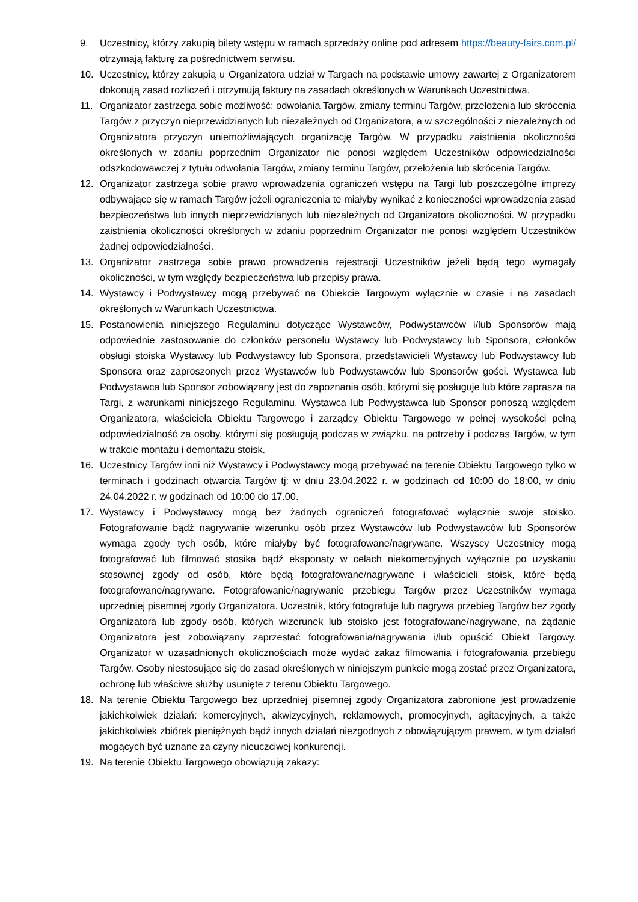9. Uczestnicy, którzy zakupią bilety wstępu w ramach sprzedaży online pod adresem https://beauty-fairs.com.pl/ otrzymają fakturę za pośrednictwem serwisu.
10. Uczestnicy, którzy zakupią u Organizatora udział w Targach na podstawie umowy zawartej z Organizatorem dokonują zasad rozliczeń i otrzymują faktury na zasadach określonych w Warunkach Uczestnictwa.
11. Organizator zastrzega sobie możliwość: odwołania Targów, zmiany terminu Targów, przełożenia lub skrócenia Targów z przyczyn nieprzewidzianych lub niezależnych od Organizatora, a w szczególności z niezależnych od Organizatora przyczyn uniemożliwiających organizację Targów. W przypadku zaistnienia okoliczności określonych w zdaniu poprzednim Organizator nie ponosi względem Uczestników odpowiedzialności odszkodowawczej z tytułu odwołania Targów, zmiany terminu Targów, przełożenia lub skrócenia Targów.
12. Organizator zastrzega sobie prawo wprowadzenia ograniczeń wstępu na Targi lub poszczególne imprezy odbywające się w ramach Targów jeżeli ograniczenia te miałyby wynikać z konieczności wprowadzenia zasad bezpieczeństwa lub innych nieprzewidzianych lub niezależnych od Organizatora okoliczności. W przypadku zaistnienia okoliczności określonych w zdaniu poprzednim Organizator nie ponosi względem Uczestników żadnej odpowiedzialności.
13. Organizator zastrzega sobie prawo prowadzenia rejestracji Uczestników jeżeli będą tego wymagały okoliczności, w tym względy bezpieczeństwa lub przepisy prawa.
14. Wystawcy i Podwystawcy mogą przebywać na Obiekcie Targowym wyłącznie w czasie i na zasadach określonych w Warunkach Uczestnictwa.
15. Postanowienia niniejszego Regulaminu dotyczące Wystawców, Podwystawców i/lub Sponsorów mają odpowiednie zastosowanie do członków personelu Wystawcy lub Podwystawcy lub Sponsora, członków obsługi stoiska Wystawcy lub Podwystawcy lub Sponsora, przedstawicieli Wystawcy lub Podwystawcy lub Sponsora oraz zaproszonych przez Wystawców lub Podwystawców lub Sponsorów gości. Wystawca lub Podwystawca lub Sponsor zobowiązany jest do zapoznania osób, którymi się posługuje lub które zaprasza na Targi, z warunkami niniejszego Regulaminu. Wystawca lub Podwystawca lub Sponsor ponoszą względem Organizatora, właściciela Obiektu Targowego i zarządcy Obiektu Targowego w pełnej wysokości pełną odpowiedzialność za osoby, którymi się posługują podczas w związku, na potrzeby i podczas Targów, w tym w trakcie montażu i demontażu stoisk.
16. Uczestnicy Targów inni niż Wystawcy i Podwystawcy mogą przebywać na terenie Obiektu Targowego tylko w terminach i godzinach otwarcia Targów tj: w dniu 23.04.2022 r. w godzinach od 10:00 do 18:00, w dniu 24.04.2022 r. w godzinach od 10:00 do 17.00.
17. Wystawcy i Podwystawcy mogą bez żadnych ograniczeń fotografować wyłącznie swoje stoisko. Fotografowanie bądź nagrywanie wizerunku osób przez Wystawców lub Podwystawców lub Sponsorów wymaga zgody tych osób, które miałyby być fotografowane/nagrywane. Wszyscy Uczestnicy mogą fotografować lub filmować stosika bądź eksponaty w celach niekomercyjnych wyłącznie po uzyskaniu stosownej zgody od osób, które będą fotografowane/nagrywane i właścicieli stoisk, które będą fotografowane/nagrywane. Fotografowanie/nagrywanie przebiegu Targów przez Uczestników wymaga uprzedniej pisemnej zgody Organizatora. Uczestnik, który fotografuje lub nagrywa przebieg Targów bez zgody Organizatora lub zgody osób, których wizerunek lub stoisko jest fotografowane/nagrywane, na żądanie Organizatora jest zobowiązany zaprzestać fotografowania/nagrywania i/lub opuścić Obiekt Targowy. Organizator w uzasadnionych okolicznościach może wydać zakaz filmowania i fotografowania przebiegu Targów. Osoby niestosujące się do zasad określonych w niniejszym punkcie mogą zostać przez Organizatora, ochronę lub właściwe służby usunięte z terenu Obiektu Targowego.
18. Na terenie Obiektu Targowego bez uprzedniej pisemnej zgody Organizatora zabronione jest prowadzenie jakichkolwiek działań: komercyjnych, akwizycyjnych, reklamowych, promocyjnych, agitacyjnych, a także jakichkolwiek zbiórek pieniężnych bądź innych działań niezgodnych z obowiązującym prawem, w tym działań mogących być uznane za czyny nieuczciwej konkurencji.
19. Na terenie Obiektu Targowego obowiązują zakazy: